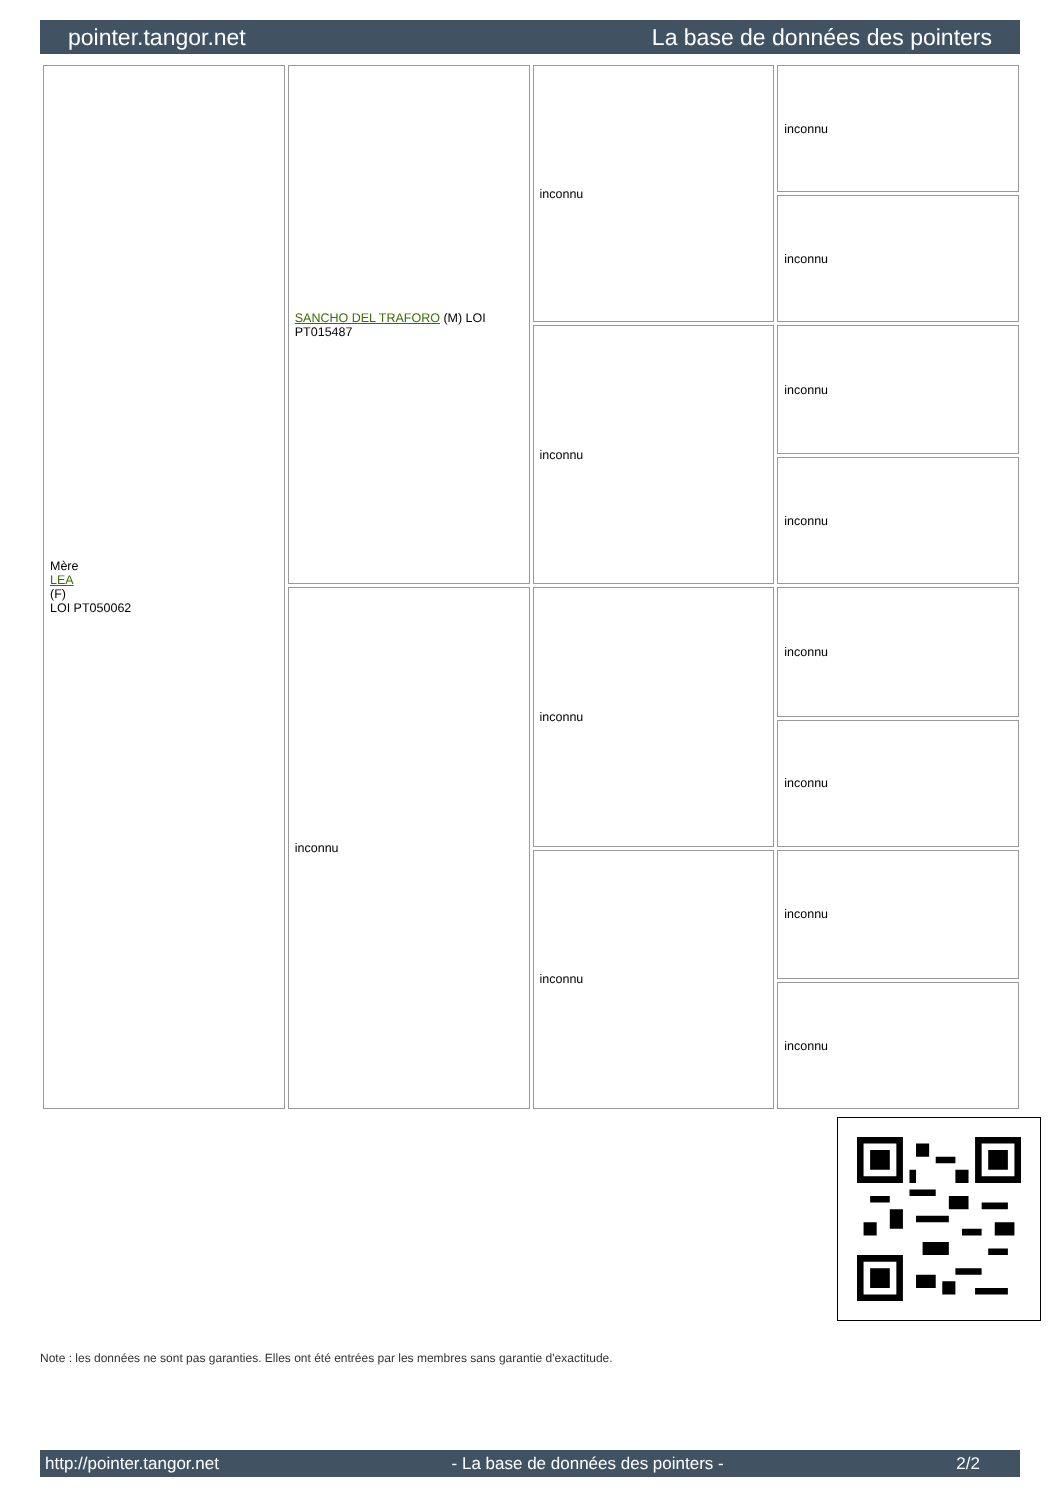pointer.tangor.net La base de données des pointers
| Mère LEA (F) LOI PT050062 | SANCHO DEL TRAFORO (M) LOI PT015487 | inconnu | inconnu |
| | | | inconnu |
| | | inconnu | inconnu |
| | | | inconnu |
| | inconnu | inconnu | inconnu |
| | | | inconnu |
| | | inconnu | inconnu |
| | | | inconnu |
Note : les données ne sont pas garanties. Elles ont été entrées par les membres sans garantie d'exactitude.
http://pointer.tangor.net - La base de données des pointers - 2/2